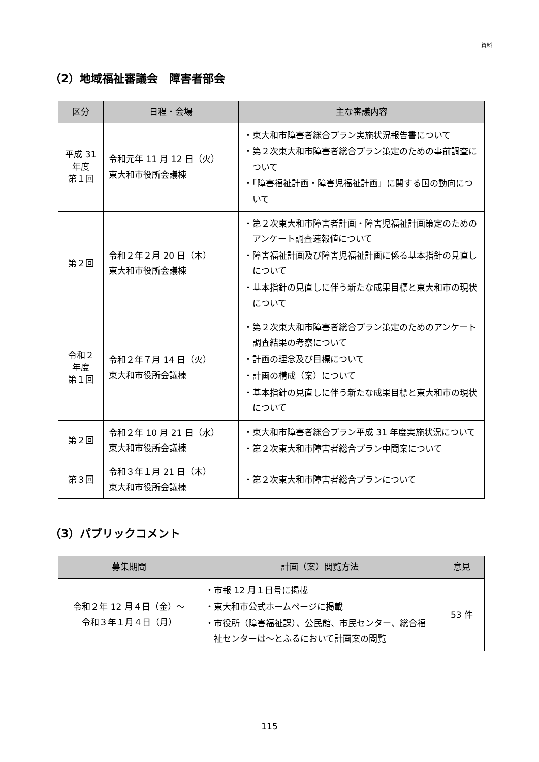資料
（2）地域福祉審議会　障害者部会
| 区分 | 日程・会場 | 主な審議内容 |
| --- | --- | --- |
| 平成 31 年度 第１回 | 令和元年 11 月 12 日（火） 東大和市役所会議棟 | ・東大和市障害者総合プラン実施状況報告書について ・第２次東大和市障害者総合プラン策定のための事前調査について ・「障害福祉計画・障害児福祉計画」に関する国の動向について |
| 第２回 | 令和２年２月 20 日（木） 東大和市役所会議棟 | ・第２次東大和市障害者計画・障害児福祉計画策定のためのアンケート調査速報値について ・障害福祉計画及び障害児福祉計画に係る基本指針の見直しについて ・基本指針の見直しに伴う新たな成果目標と東大和市の現状について |
| 令和２ 年度 第１回 | 令和２年７月 14 日（火） 東大和市役所会議棟 | ・第２次東大和市障害者総合プラン策定のためのアンケート調査結果の考察について ・計画の理念及び目標について ・計画の構成（案）について ・基本指針の見直しに伴う新たな成果目標と東大和市の現状について |
| 第２回 | 令和２年 10 月 21 日（水） 東大和市役所会議棟 | ・東大和市障害者総合プラン平成 31 年度実施状況について ・第２次東大和市障害者総合プラン中間案について |
| 第３回 | 令和３年１月 21 日（木） 東大和市役所会議棟 | ・第２次東大和市障害者総合プランについて |
（3）パブリックコメント
| 募集期間 | 計画（案）閲覧方法 | 意見 |
| --- | --- | --- |
| 令和２年 12 月４日（金）～ 令和３年１月４日（月） | ・市報 12 月１日号に掲載 ・東大和市公式ホームページに掲載 ・市役所（障害福祉課）、公民館、市民センター、総合福祉センターは～とふるにおいて計画案の閲覧 | 53 件 |
115